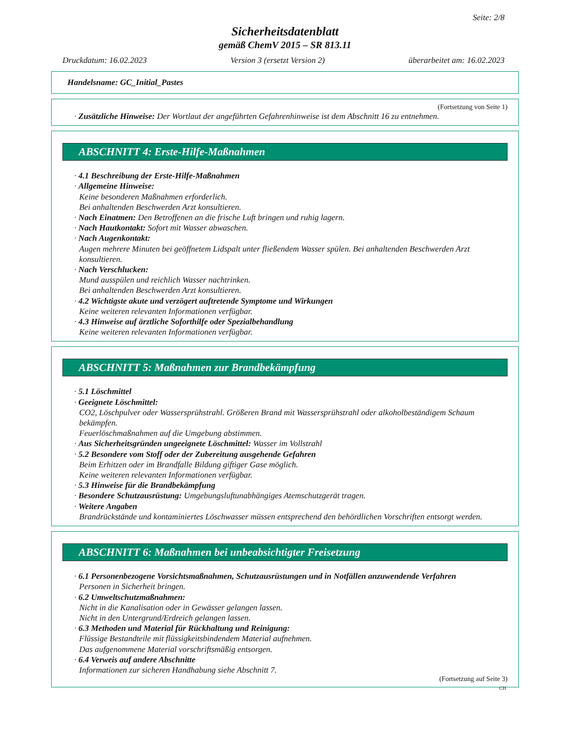Seite: 2/8
Sicherheitsdatenblatt
gemäß ChemV 2015 – SR 813.11
Druckdatum: 16.02.2023 Version 3 (ersetzt Version 2) überarbeitet am: 16.02.2023
Handelsname: GC_Initial_Pastes
(Fortsetzung von Seite 1)
· Zusätzliche Hinweise: Der Wortlaut der angeführten Gefahrenhinweise ist dem Abschnitt 16 zu entnehmen.
ABSCHNITT 4: Erste-Hilfe-Maßnahmen
· 4.1 Beschreibung der Erste-Hilfe-Maßnahmen
· Allgemeine Hinweise:
Keine besonderen Maßnahmen erforderlich.
Bei anhaltenden Beschwerden Arzt konsultieren.
· Nach Einatmen: Den Betroffenen an die frische Luft bringen und ruhig lagern.
· Nach Hautkontakt: Sofort mit Wasser abwaschen.
· Nach Augenkontakt:
Augen mehrere Minuten bei geöffnetem Lidspalt unter fließendem Wasser spülen. Bei anhaltenden Beschwerden Arzt konsultieren.
· Nach Verschlucken:
Mund ausspülen und reichlich Wasser nachtrinken.
Bei anhaltenden Beschwerden Arzt konsultieren.
· 4.2 Wichtigste akute und verzögert auftretende Symptome und Wirkungen
Keine weiteren relevanten Informationen verfügbar.
· 4.3 Hinweise auf ärztliche Soforthilfe oder Spezialbehandlung
Keine weiteren relevanten Informationen verfügbar.
ABSCHNITT 5: Maßnahmen zur Brandbekämpfung
· 5.1 Löschmittel
· Geeignete Löschmittel:
CO2, Löschpulver oder Wassersprühstrahl. Größeren Brand mit Wassersprühstrahl oder alkoholbeständigem Schaum bekämpfen.
Feuerlöschmaßnahmen auf die Umgebung abstimmen.
· Aus Sicherheitsgründen ungeeignete Löschmittel: Wasser im Vollstrahl
· 5.2 Besondere vom Stoff oder der Zubereitung ausgehende Gefahren
Beim Erhitzen oder im Brandfalle Bildung giftiger Gase möglich.
Keine weiteren relevanten Informationen verfügbar.
· 5.3 Hinweise für die Brandbekämpfung
· Besondere Schutzausrüstung: Umgebungsluftunabhängiges Atemschutzgerät tragen.
· Weitere Angaben
Brandrückstände und kontaminiertes Löschwasser müssen entsprechend den behördlichen Vorschriften entsorgt werden.
ABSCHNITT 6: Maßnahmen bei unbeabsichtigter Freisetzung
· 6.1 Personenbezogene Vorsichtsmaßnahmen, Schutzausrüstungen und in Notfällen anzuwendende Verfahren
Personen in Sicherheit bringen.
· 6.2 Umweltschutzmaßnahmen:
Nicht in die Kanalisation oder in Gewässer gelangen lassen.
Nicht in den Untergrund/Erdreich gelangen lassen.
· 6.3 Methoden und Material für Rückhaltung und Reinigung:
Flüssige Bestandteile mit flüssigkeitsbindendem Material aufnehmen.
Das aufgenommene Material vorschriftsmäßig entsorgen.
· 6.4 Verweis auf andere Abschnitte
Informationen zur sicheren Handhabung siehe Abschnitt 7.
(Fortsetzung auf Seite 3)
CH